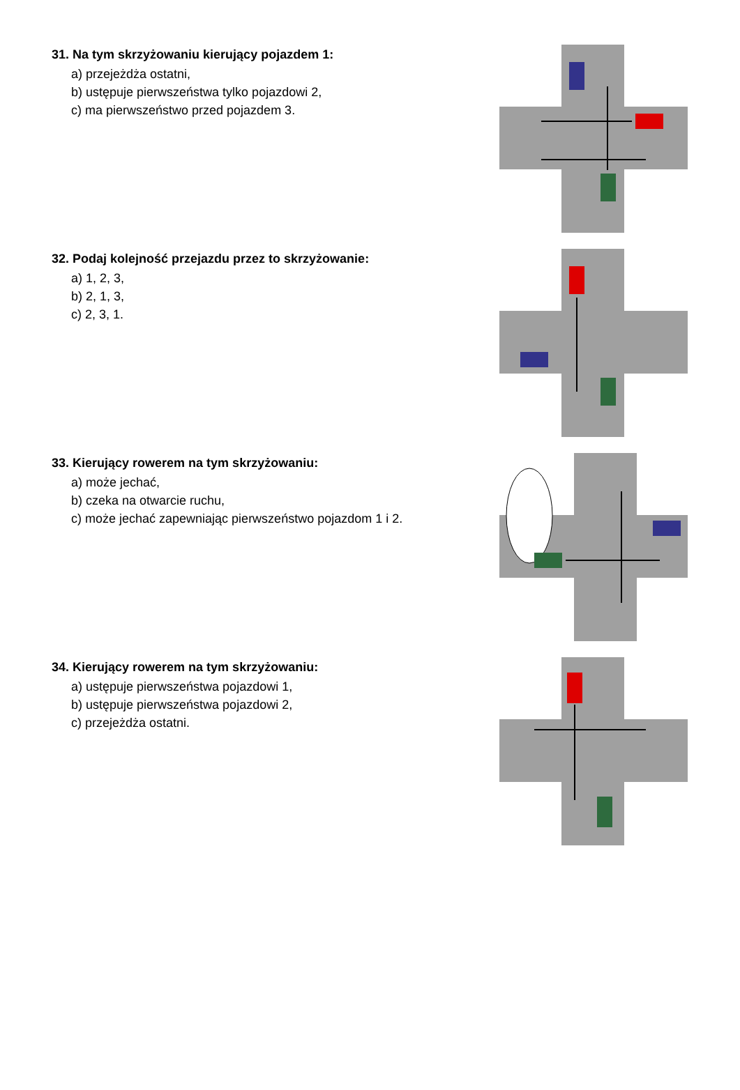31. Na tym skrzyżowaniu kierujący pojazdem 1:
a) przejeżdża ostatni,
b) ustępuje pierwszeństwa tylko pojazdowi 2,
c) ma pierwszeństwo przed pojazdem 3.
32. Podaj kolejność przejazdu przez to skrzyżowanie:
a) 1, 2, 3,
b) 2, 1, 3,
c) 2, 3, 1.
33. Kierujący rowerem na tym skrzyżowaniu:
a) może jechać,
b) czeka na otwarcie ruchu,
c) może jechać zapewniając pierwszeństwo pojazdom 1 i 2.
34. Kierujący rowerem na tym skrzyżowaniu:
a) ustępuje pierwszeństwa pojazdowi 1,
b) ustępuje pierwszeństwa pojazdowi 2,
c) przejeżdża ostatni.